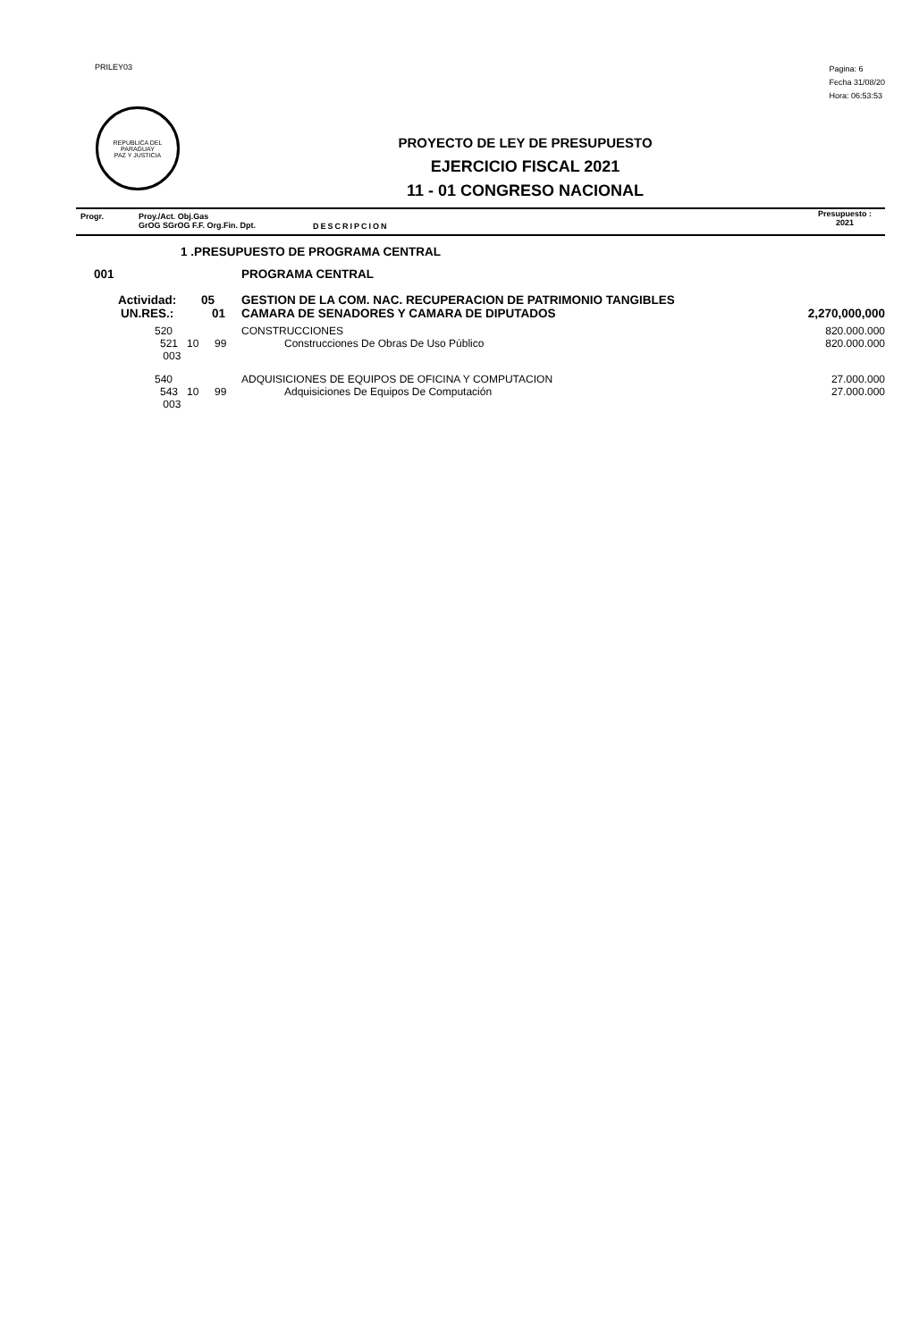PRILEY03
Pagina: 6
Fecha 31/08/20
Hora: 06:53:53
REPUBLICA DEL PARAGUAY
PAZ Y JUSTICIA
PROYECTO DE LEY DE PRESUPUESTO
EJERCICIO FISCAL 2021
11 - 01 CONGRESO NACIONAL
Progr. Proy./Act. Obj.Gas
GrOG SGrOG F.F. Org.Fin. Dpt.
DESCRIPCION
Presupuesto :
2021
| 1 .PRESUPUESTO DE PROGRAMA CENTRAL | | | |
| 001 | | PROGRAMA CENTRAL | |
| Actividad: | 05 | GESTION DE LA COM. NAC. RECUPERACION DE PATRIMONIO TANGIBLES | |
| UN.RES.: | 01 | CAMARA DE SENADORES Y CAMARA DE DIPUTADOS | 2,270,000,000 |
| 520 | | CONSTRUCCIONES | 820.000.000 |
| 521 10 003 | 99 | Construcciones De Obras De Uso Público | 820.000.000 |
| 540 | | ADQUISICIONES DE EQUIPOS DE OFICINA Y COMPUTACION | 27.000.000 |
| 543 10 003 | 99 | Adquisiciones De Equipos De Computación | 27.000.000 |